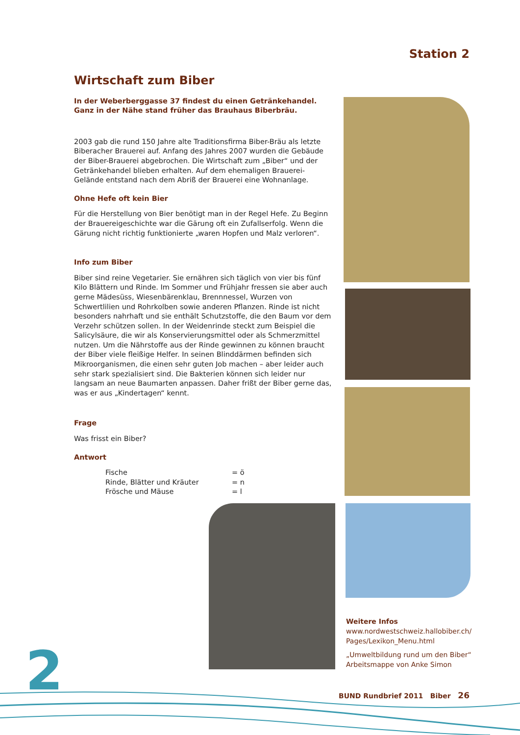Station 2
Wirtschaft zum Biber
In der Weberberggasse 37 findest du einen Getränkehandel.
Ganz in der Nähe stand früher das Brauhaus Biberbräu.
2003 gab die rund 150 Jahre alte Traditionsfirma Biber-Bräu als letzte Biberacher Brauerei auf. Anfang des Jahres 2007 wurden die Gebäude der Biber-Brauerei abgebrochen. Die Wirtschaft zum „Biber“ und der Getränkehandel blieben erhalten. Auf dem ehemaligen Brauerei-Gelände entstand nach dem Abriß der Brauerei eine Wohnanlage.
Ohne Hefe oft kein Bier
Für die Herstellung von Bier benötigt man in der Regel Hefe. Zu Beginn der Brauereigeschichte war die Gärung oft ein Zufallserfolg. Wenn die Gärung nicht richtig funktionierte „waren Hopfen und Malz verloren“.
Info zum Biber
Biber sind reine Vegetarier. Sie ernähren sich täglich von vier bis fünf Kilo Blättern und Rinde. Im Sommer und Frühjahr fressen sie aber auch gerne Mädesüss, Wiesenbärenklau, Brennnessel, Wurzen von Schwertlilien und Rohrkolben sowie anderen Pflanzen. Rinde ist nicht besonders nahrhaft und sie enthält Schutzstoffe, die den Baum vor dem Verzehr schützen sollen. In der Weidenrinde steckt zum Beispiel die Salicylsäure, die wir als Konservierungsmittel oder als Schmerzmittel nutzen. Um die Nährstoffe aus der Rinde gewinnen zu können braucht der Biber viele fleißige Helfer. In seinen Blinddärmen befinden sich Mikroorganismen, die einen sehr guten Job machen – aber leider auch sehr stark spezialisiert sind. Die Bakterien können sich leider nur langsam an neue Baumarten anpassen. Daher frißt der Biber gerne das, was er aus „Kindertagen“ kennt.
Frage
Was frisst ein Biber?
Antwort
Fische = ö
Rinde, Blätter und Kräuter = n
Frösche und Mäuse = l
Weitere Infos
www.nordwestschweiz.hallobiber.ch/ Pages/Lexikon_Menu.html
„Umweltbildung rund um den Biber“ Arbeitsmappe von Anke Simon
2
BUND Rundbrief 2011 Biber 26